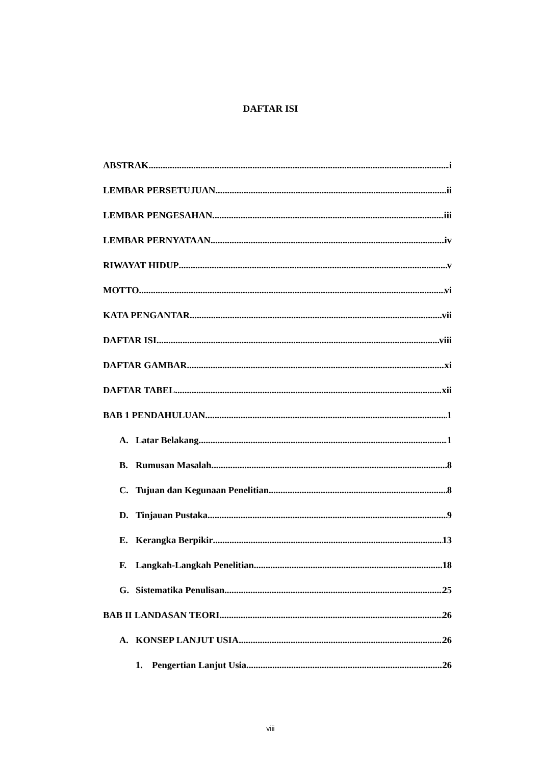DAFTAR ISI
ABSTRAK i
LEMBAR PERSETUJUAN ii
LEMBAR PENGESAHAN iii
LEMBAR PERNYATAAN iv
RIWAYAT HIDUP v
MOTTO vi
KATA PENGANTAR vii
DAFTAR ISI viii
DAFTAR GAMBAR xi
DAFTAR TABEL xii
BAB 1 PENDAHULUAN 1
A. Latar Belakang 1
B. Rumusan Masalah 8
C. Tujuan dan Kegunaan Penelitian 8
D. Tinjauan Pustaka 9
E. Kerangka Berpikir 13
F. Langkah-Langkah Penelitian 18
G. Sistematika Penulisan 25
BAB II LANDASAN TEORI 26
A. KONSEP LANJUT USIA 26
1. Pengertian Lanjut Usia 26
viii